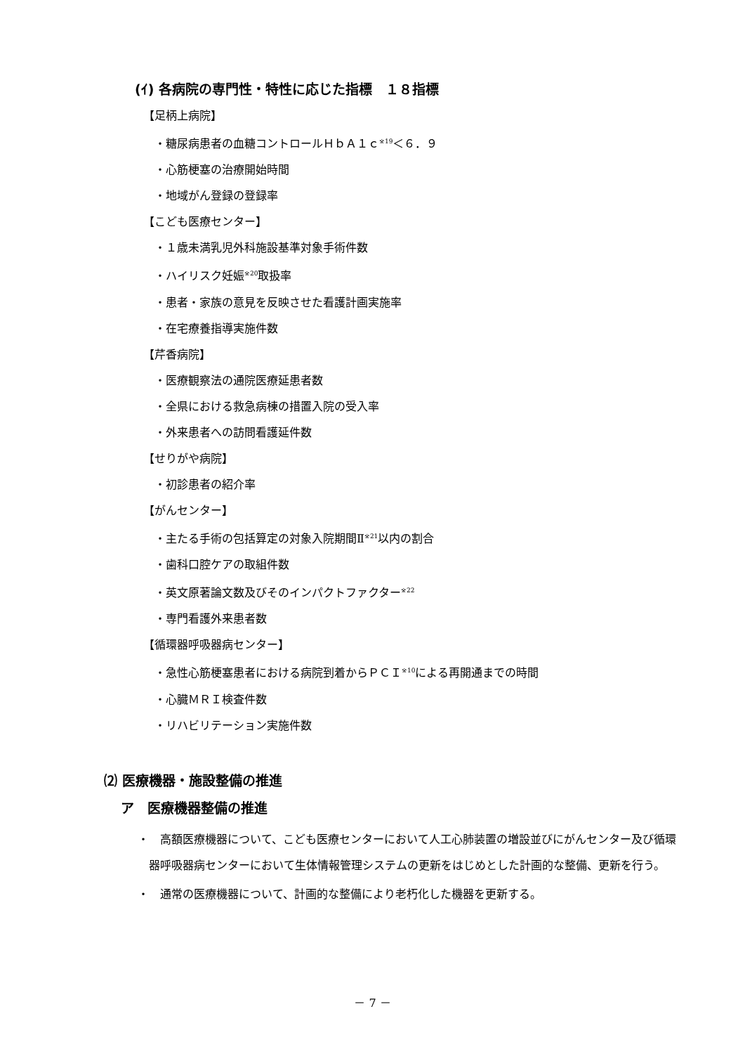(ｲ) 各病院の専門性・特性に応じた指標　１８指標
【足柄上病院】
・糖尿病患者の血糖コントロールＨｂＡ１ｃ<sup>※19</sup>＜６．９
・心筋梗塞の治療開始時間
・地域がん登録の登録率
【こども医療センター】
・１歳未満乳児外科施設基準対象手術件数
・ハイリスク妊娠<sup>※20</sup>取扱率
・患者・家族の意見を反映させた看護計画実施率
・在宅療養指導実施件数
【芹香病院】
・医療観察法の通院医療延患者数
・全県における救急病棟の措置入院の受入率
・外来患者への訪問看護延件数
【せりがや病院】
・初診患者の紹介率
【がんセンター】
・主たる手術の包括算定の対象入院期間Ⅱ<sup>※21</sup>以内の割合
・歯科口腔ケアの取組件数
・英文原著論文数及びそのインパクトファクター<sup>※22</sup>
・専門看護外来患者数
【循環器呼吸器病センター】
・急性心筋梗塞患者における病院到着からＰＣＩ<sup>※10</sup>による再開通までの時間
・心臓ＭＲＩ検査件数
・リハビリテーション実施件数
⑵ 医療機器・施設整備の推進
ア　医療機器整備の推進
・　高額医療機器について、こども医療センターにおいて人工心肺装置の増設並びにがんセンター及び循環器呼吸器病センターにおいて生体情報管理システムの更新をはじめとした計画的な整備、更新を行う。
・　通常の医療機器について、計画的な整備により老朽化した機器を更新する。
－ 7 －